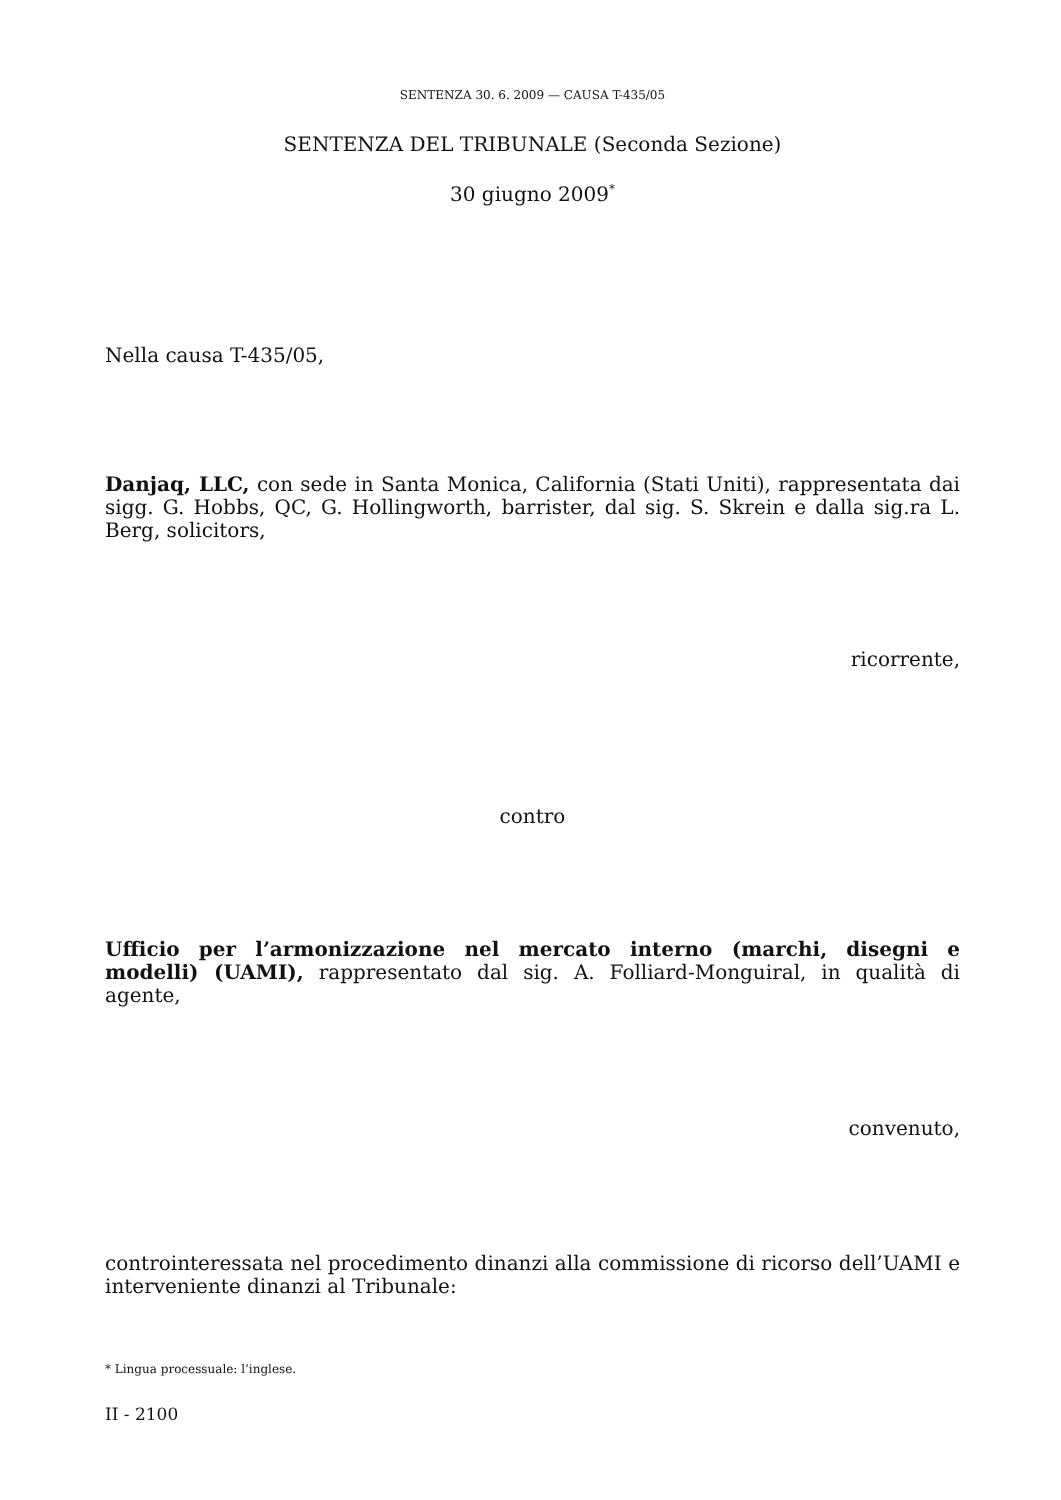SENTENZA 30. 6. 2009 — CAUSA T-435/05
SENTENZA DEL TRIBUNALE (Seconda Sezione)
30 giugno 2009<sup>*</sup>
Nella causa T-435/05,
Danjaq, LLC, con sede in Santa Monica, California (Stati Uniti), rappresentata dai sigg. G. Hobbs, QC, G. Hollingworth, barrister, dal sig. S. Skrein e dalla sig.ra L. Berg, solicitors,
ricorrente,
contro
Ufficio per l’armonizzazione nel mercato interno (marchi, disegni e modelli) (UAMI), rappresentato dal sig. A. Folliard-Monguiral, in qualità di agente,
convenuto,
controinteressata nel procedimento dinanzi alla commissione di ricorso dell’UAMI e interveniente dinanzi al Tribunale:
* Lingua processuale: l’inglese.
II - 2100